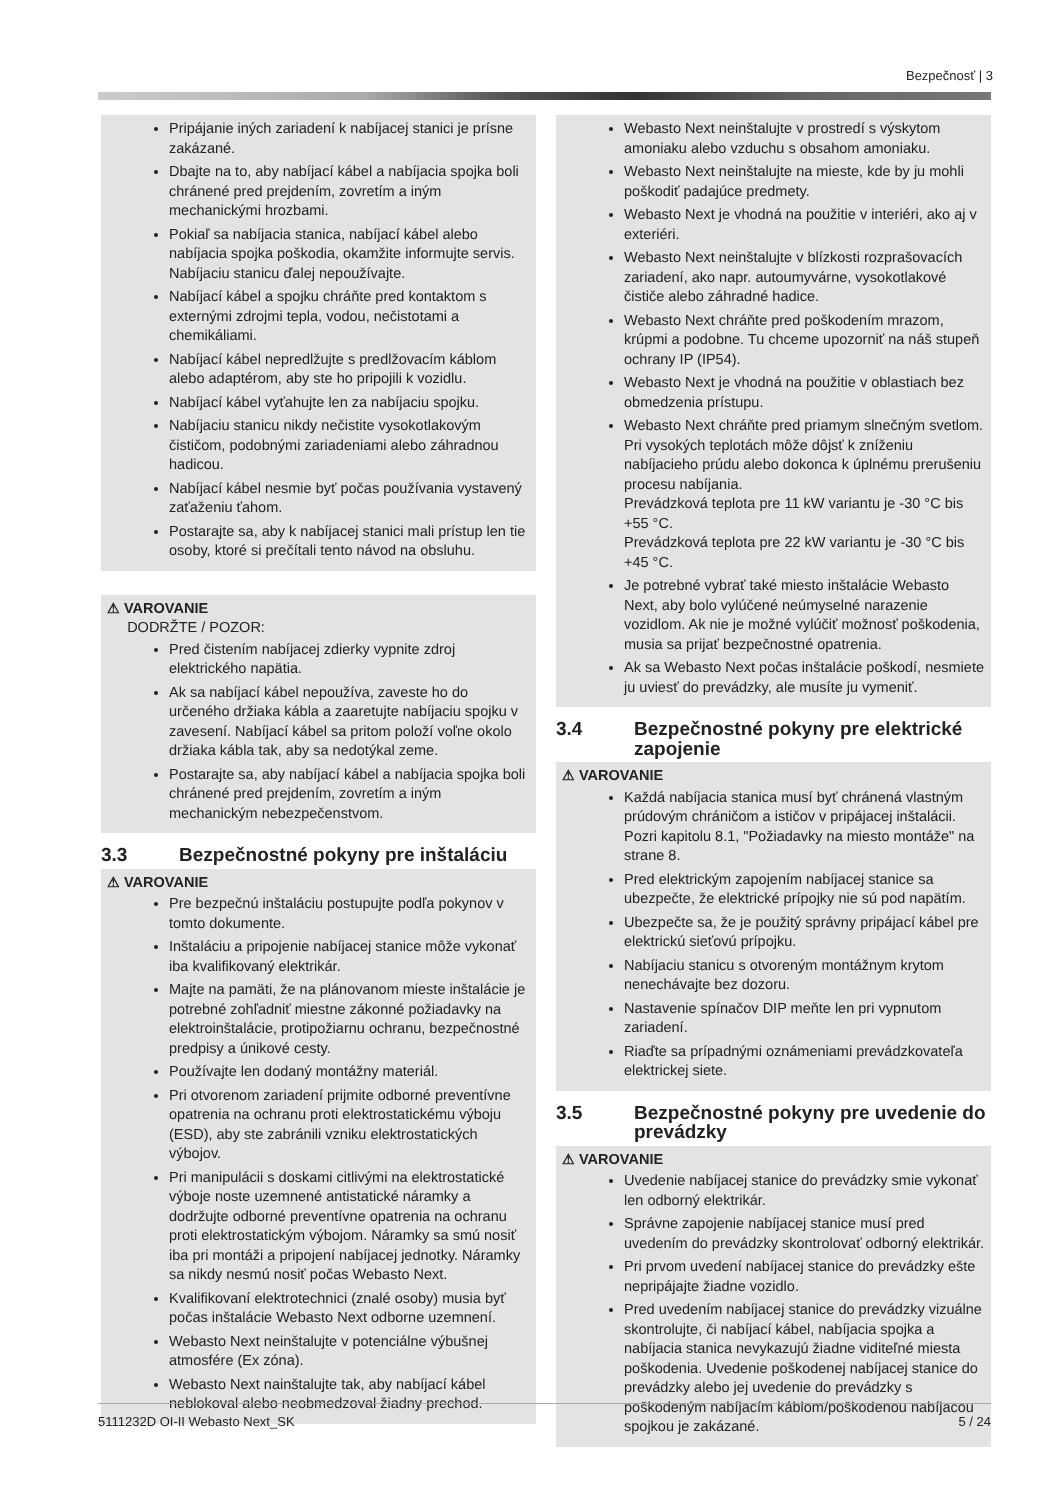Bezpečnosť | 3
Pripájanie iných zariadení k nabíjacej stanici je prísne zakázané.
Dbajte na to, aby nabíjací kábel a nabíjacia spojka boli chránené pred prejdením, zovretím a iným mechanickými hrozbami.
Pokiaľ sa nabíjacia stanica, nabíjací kábel alebo nabíjacia spojka poškodia, okamžite informujte servis. Nabíjaciu stanicu ďalej nepoužívajte.
Nabíjací kábel a spojku chráňte pred kontaktom s externými zdrojmi tepla, vodou, nečistotami a chemikáliami.
Nabíjací kábel nepredlžujte s predlžovacím káblom alebo adaptérom, aby ste ho pripojili k vozidlu.
Nabíjací kábel vyťahujte len za nabíjaciu spojku.
Nabíjaciu stanicu nikdy nečistite vysokotlakovým čističom, podobnými zariadeniami alebo záhradnou hadicou.
Nabíjací kábel nesmie byť počas používania vystavený zaťaženiu ťahom.
Postarajte sa, aby k nabíjacej stanici mali prístup len tie osoby, ktoré si prečítali tento návod na obsluhu.
⚠ VAROVANIE
DODRŽTE / POZOR:
Pred čistením nabíjacej zdierky vypnite zdroj elektrického napätia.
Ak sa nabíjací kábel nepoužíva, zaveste ho do určeného držiaka kábla a zaaretujte nabíjaciu spojku v zavesení. Nabíjací kábel sa pritom položí voľne okolo držiaka kábla tak, aby sa nedotýkal zeme.
Postarajte sa, aby nabíjací kábel a nabíjacia spojka boli chránené pred prejdením, zovretím a iným mechanickým nebezpečenstvom.
3.3 Bezpečnostné pokyny pre inštaláciu
⚠ VAROVANIE
Pre bezpečnú inštaláciu postupujte podľa pokynov v tomto dokumente.
Inštaláciu a pripojenie nabíjacej stanice môže vykonať iba kvalifikovaný elektrikár.
Majte na pamäti, že na plánovanom mieste inštalácie je potrebné zohľadniť miestne zákonné požiadavky na elektroinštalácie, protipožiarnu ochranu, bezpečnostné predpisy a únikové cesty.
Používajte len dodaný montážny materiál.
Pri otvorenom zariadení prijmite odborné preventívne opatrenia na ochranu proti elektrostatickému výboju (ESD), aby ste zabránili vzniku elektrostatických výbojov.
Pri manipulácii s doskami citlivými na elektrostatické výboje noste uzemnené antistatické náramky a dodržujte odborné preventívne opatrenia na ochranu proti elektrostatickým výbojom. Náramky sa smú nosiť iba pri montáži a pripojení nabíjacej jednotky. Náramky sa nikdy nesmú nosiť počas Webasto Next.
Kvalifikovaní elektrotechnici (znalé osoby) musia byť počas inštalácie Webasto Next odborne uzemnení.
Webasto Next neinštalujte v potenciálne výbušnej atmosfére (Ex zóna).
Webasto Next nainštalujte tak, aby nabíjací kábel neblokoval alebo neobmedzoval žiadny prechod.
Webasto Next neinštalujte v prostredí s výskytom amoniaku alebo vzduchu s obsahom amoniaku.
Webasto Next neinštalujte na mieste, kde by ju mohli poškodiť padajúce predmety.
Webasto Next je vhodná na použitie v interiéri, ako aj v exteriéri.
Webasto Next neinštalujte v blízkosti rozprašovacích zariadení, ako napr. autoumyvárne, vysokotlakové čističe alebo záhradné hadice.
Webasto Next chráňte pred poškodením mrazom, krúpmi a podobne. Tu chceme upozorniť na náš stupeň ochrany IP (IP54).
Webasto Next je vhodná na použitie v oblastiach bez obmedzenia prístupu.
Webasto Next chráňte pred priamym slnečným svetlom. Pri vysokých teplotách môže dôjsť k zníženiu nabíjacieho prúdu alebo dokonca k úplnému prerušeniu procesu nabíjania.
Prevádzková teplota pre 11 kW variantu je -30 °C bis +55 °C.
Prevádzková teplota pre 22 kW variantu je -30 °C bis +45 °C.
Je potrebné vybrať také miesto inštalácie Webasto Next, aby bolo vylúčené neúmyselné narazenie vozidlom. Ak nie je možné vylúčiť možnosť poškodenia, musia sa prijať bezpečnostné opatrenia.
Ak sa Webasto Next počas inštalácie poškodí, nesmiete ju uviesť do prevádzky, ale musíte ju vymeniť.
3.4 Bezpečnostné pokyny pre elektrické zapojenie
⚠ VAROVANIE
Každá nabíjacia stanica musí byť chránená vlastným prúdovým chráničom a ističov v pripájacej inštalácii. Pozri kapitolu 8.1, "Požiadavky na miesto montáže" na strane 8.
Pred elektrickým zapojením nabíjacej stanice sa ubezpečte, že elektrické prípojky nie sú pod napätím.
Ubezpečte sa, že je použitý správny pripájací kábel pre elektrickú sieťovú prípojku.
Nabíjaciu stanicu s otvoreným montážnym krytom nenechávajte bez dozoru.
Nastavenie spínačov DIP meňte len pri vypnutom zariadení.
Riaďte sa prípadnými oznámeniami prevádzkovateľa elektrickej siete.
3.5 Bezpečnostné pokyny pre uvedenie do prevádzky
⚠ VAROVANIE
Uvedenie nabíjacej stanice do prevádzky smie vykonať len odborný elektrikár.
Správne zapojenie nabíjacej stanice musí pred uvedením do prevádzky skontrolovať odborný elektrikár.
Pri prvom uvedení nabíjacej stanice do prevádzky ešte nepripájajte žiadne vozidlo.
Pred uvedením nabíjacej stanice do prevádzky vizuálne skontrolujte, či nabíjací kábel, nabíjacia spojka a nabíjacia stanica nevykazujú žiadne viditeľné miesta poškodenia. Uvedenie poškodenej nabíjacej stanice do prevádzky alebo jej uvedenie do prevádzky s poškodeným nabíjacím káblom/poškodenou nabíjacou spojkou je zakázané.
5111232D OI-II Webasto Next_SK 5 / 24